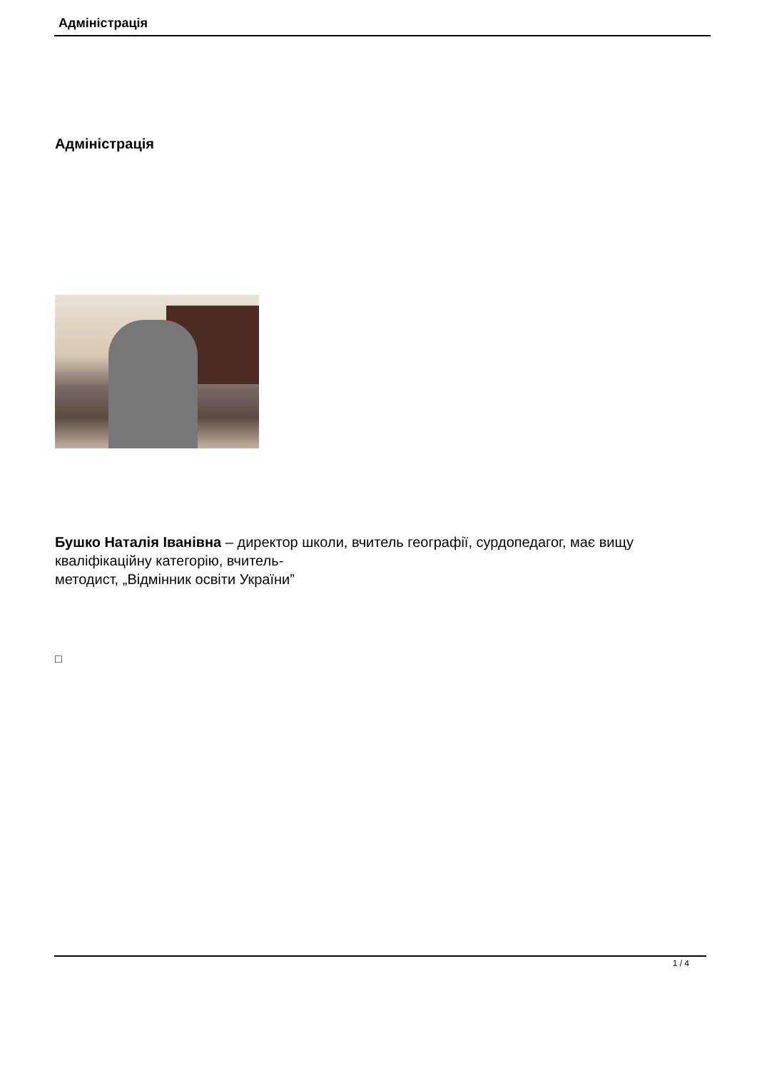Адміністрація
Адміністрація
Бушко Наталія Іванівна – директор школи, вчитель географії, сурдопедагог, має вищу кваліфікаційну категорію, вчитель-
методист, „Відмінник освіти України”
□
1 / 4